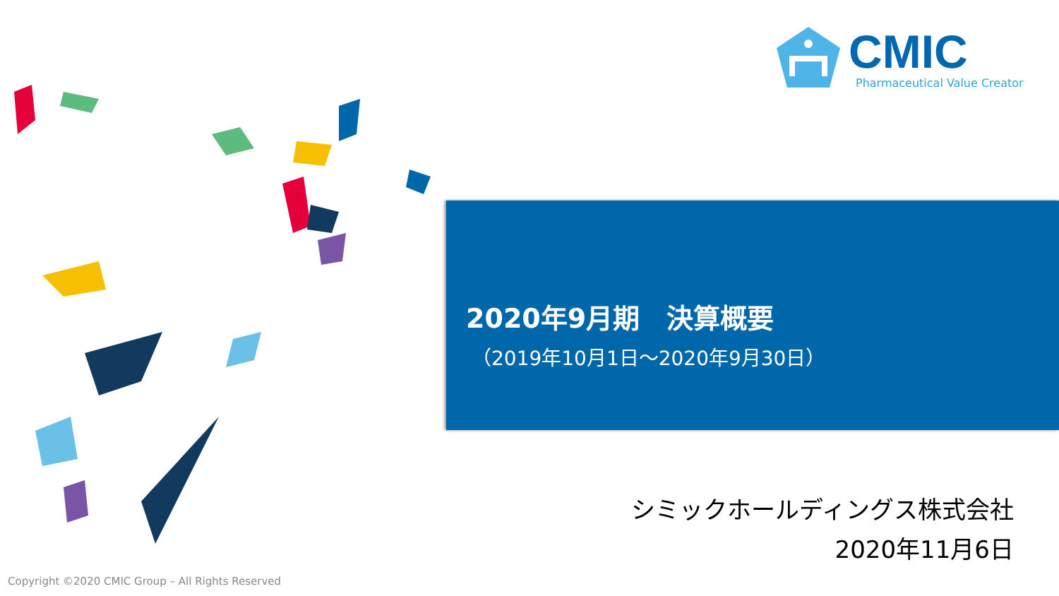CMIC
Pharmaceutical Value Creator
2020年9月期　決算概要
（2019年10月1日～2020年9月30日）
シミックホールディングス株式会社
2020年11月6日
Copyright ©2020 CMIC Group – All Rights Reserved